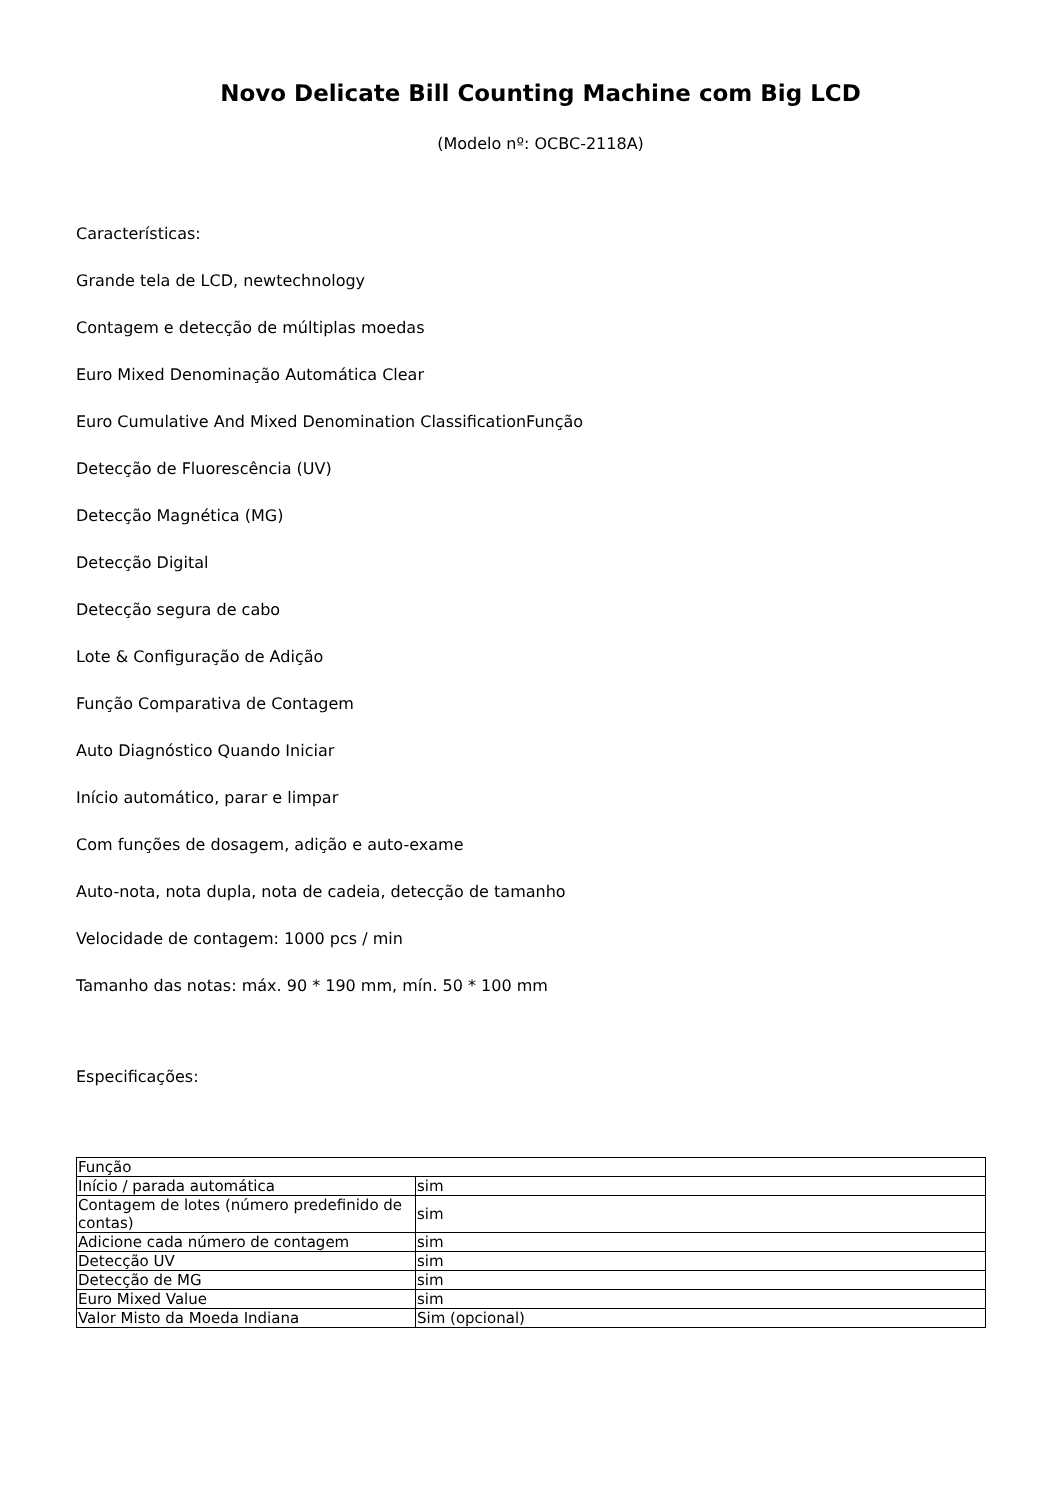Novo Delicate Bill Counting Machine com Big LCD
(Modelo nº: OCBC-2118A)
Características:
Grande tela de LCD, newtechnology
Contagem e detecção de múltiplas moedas
Euro Mixed Denominação Automática Clear
Euro Cumulative And Mixed Denomination ClassificationFunção
Detecção de Fluorescência (UV)
Detecção Magnética (MG)
Detecção Digital
Detecção segura de cabo
Lote & Configuração de Adição
Função Comparativa de Contagem
Auto Diagnóstico Quando Iniciar
Início automático, parar e limpar
Com funções de dosagem, adição e auto-exame
Auto-nota, nota dupla, nota de cadeia, detecção de tamanho
Velocidade de contagem: 1000 pcs / min
Tamanho das notas: máx. 90 * 190 mm, mín. 50 * 100 mm
Especificações:
| Função | |
| --- | --- |
| Início / parada automática | sim |
| Contagem de lotes (número predefinido de contas) | sim |
| Adicione cada número de contagem | sim |
| Detecção UV | sim |
| Detecção de MG | sim |
| Euro Mixed Value | sim |
| Valor Misto da Moeda Indiana | Sim (opcional) |